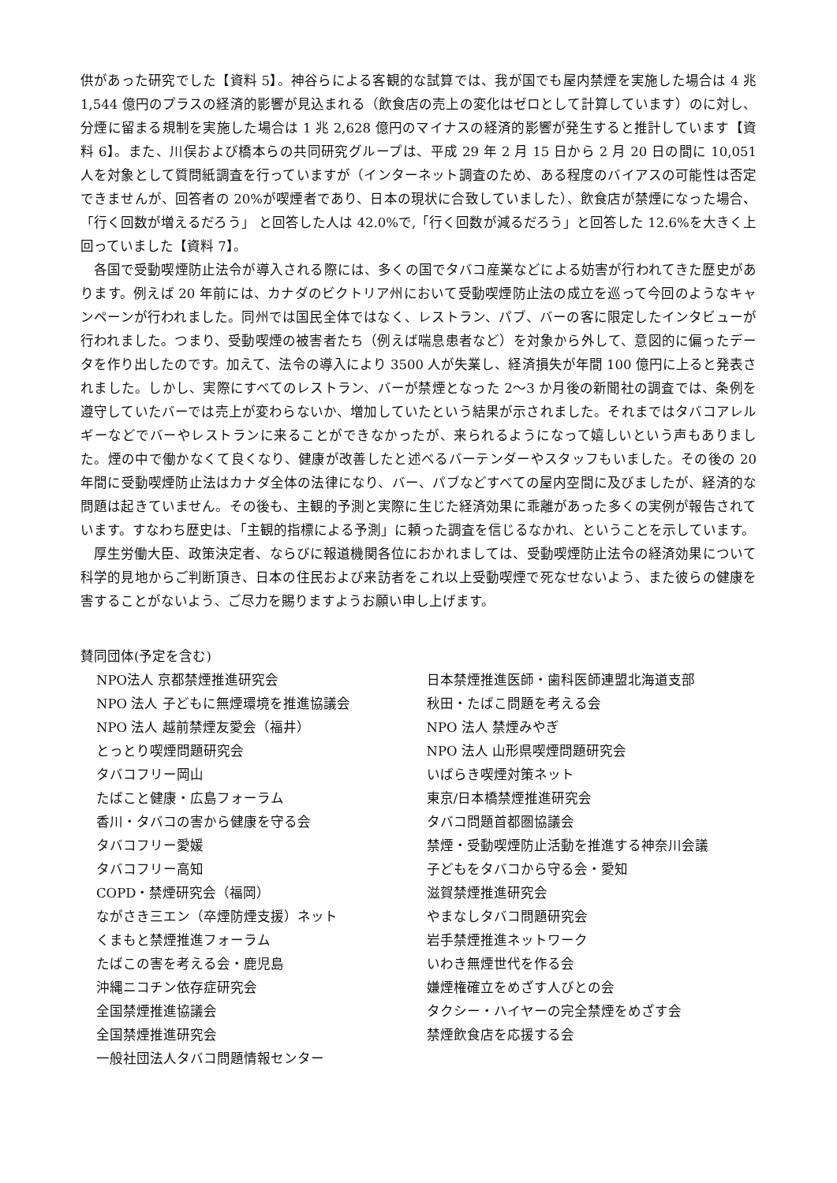供があった研究でした【資料 5】。神谷らによる客観的な試算では、我が国でも屋内禁煙を実施した場合は 4 兆 1,544 億円のプラスの経済的影響が見込まれる（飲食店の売上の変化はゼロとして計算しています）のに対し、分煙に留まる規制を実施した場合は 1 兆 2,628 億円のマイナスの経済的影響が発生すると推計しています【資料 6】。また、川俣および橋本らの共同研究グループは、平成 29 年 2 月 15 日から 2 月 20 日の間に 10,051 人を対象として質問紙調査を行っていますが（インターネット調査のため、ある程度のバイアスの可能性は否定できませんが、回答者の 20%が喫煙者であり、日本の現状に合致していました）、飲食店が禁煙になった場合、「行く回数が増えるだろう」 と回答した人は 42.0%で,「行く回数が減るだろう」と回答した 12.6%を大きく上回っていました【資料 7】。
各国で受動喫煙防止法令が導入される際には、多くの国でタバコ産業などによる妨害が行われてきた歴史があります。例えば 20 年前には、カナダのビクトリア州において受動喫煙防止法の成立を巡って今回のようなキャンペーンが行われました。同州では国民全体ではなく、レストラン、パブ、バーの客に限定したインタビューが行われました。つまり、受動喫煙の被害者たち（例えば喘息患者など）を対象から外して、意図的に偏ったデータを作り出したのです。加えて、法令の導入により 3500 人が失業し、経済損失が年間 100 億円に上ると発表されました。しかし、実際にすべてのレストラン、バーが禁煙となった 2〜3 か月後の新聞社の調査では、条例を遵守していたバーでは売上が変わらないか、増加していたという結果が示されました。それまではタバコアレルギーなどでバーやレストランに来ることができなかったが、来られるようになって嬉しいという声もありました。煙の中で働かなくて良くなり、健康が改善したと述べるバーテンダーやスタッフもいました。その後の 20 年間に受動喫煙防止法はカナダ全体の法律になり、バー、パブなどすべての屋内空間に及びましたが、経済的な問題は起きていません。その後も、主観的予測と実際に生じた経済効果に乖離があった多くの実例が報告されています。すなわち歴史は、「主観的指標による予測」に頼った調査を信じるなかれ、ということを示しています。
厚生労働大臣、政策決定者、ならびに報道機関各位におかれましては、受動喫煙防止法令の経済効果について科学的見地からご判断頂き、日本の住民および来訪者をこれ以上受動喫煙で死なせないよう、また彼らの健康を害することがないよう、ご尽力を賜りますようお願い申し上げます。
賛同団体(予定を含む)
NPO法人 京都禁煙推進研究会
NPO 法人 子どもに無煙環境を推進協議会
NPO 法人 越前禁煙友愛会（福井）
とっとり喫煙問題研究会
タバコフリー岡山
たばこと健康・広島フォーラム
香川・タバコの害から健康を守る会
タバコフリー愛媛
タバコフリー高知
COPD・禁煙研究会（福岡）
ながさき三エン（卒煙防煙支援）ネット
くまもと禁煙推進フォーラム
たばこの害を考える会・鹿児島
沖縄ニコチン依存症研究会
全国禁煙推進協議会
全国禁煙推進研究会
一般社団法人タバコ問題情報センター
日本禁煙推進医師・歯科医師連盟北海道支部
秋田・たばこ問題を考える会
NPO 法人 禁煙みやぎ
NPO 法人 山形県喫煙問題研究会
いばらき喫煙対策ネット
東京/日本橋禁煙推進研究会
タバコ問題首都圏協議会
禁煙・受動喫煙防止活動を推進する神奈川会議
子どもをタバコから守る会・愛知
滋賀禁煙推進研究会
やまなしタバコ問題研究会
岩手禁煙推進ネットワーク
いわき無煙世代を作る会
嫌煙権確立をめざす人びとの会
タクシー・ハイヤーの完全禁煙をめざす会
禁煙飲食店を応援する会